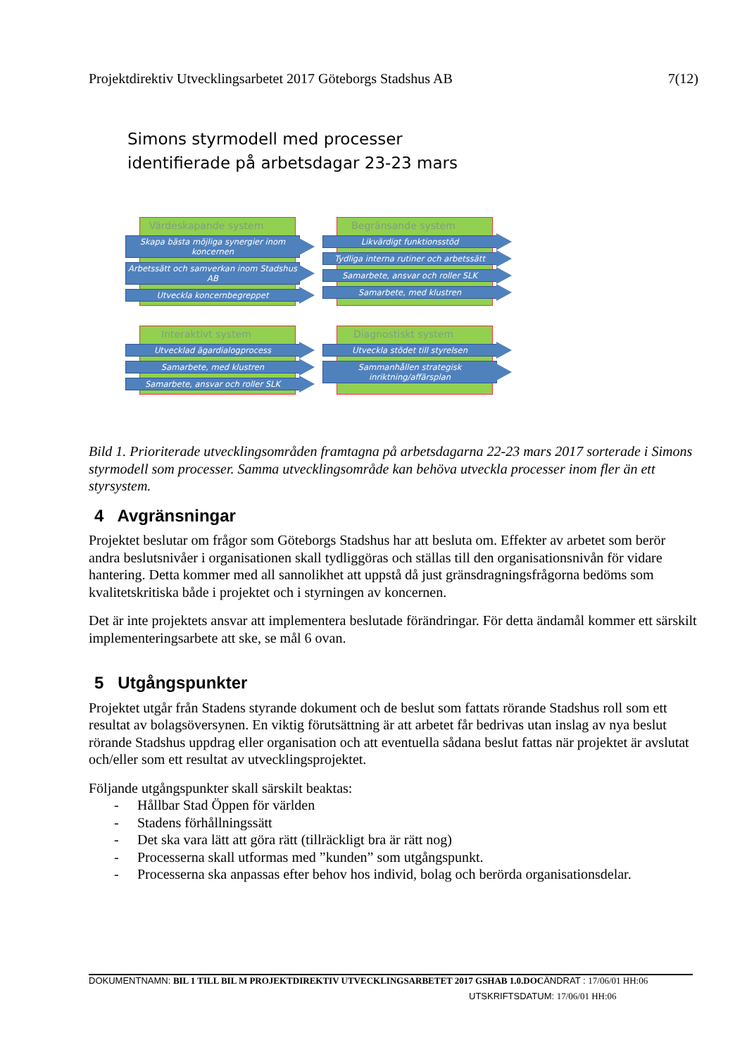Projektdirektiv Utvecklingsarbetet 2017 Göteborgs Stadshus AB 7(12)
Simons styrmodell med processer
identifierade på arbetsdagar 23-23 mars
Värdeskapande system
Skapa bästa möjliga synergier inom koncernen
Arbetssätt och samverkan inom Stadshus AB
Utveckla koncernbegreppet
Begränsande system
Likvärdigt funktionsstöd
Tydliga interna rutiner och arbetssätt
Samarbete, ansvar och roller SLK
Samarbete, med klustren
Interaktivt system
Utvecklad ägardialogprocess
Samarbete, med klustren
Samarbete, ansvar och roller SLK
Diagnostiskt system
Utveckla stödet till styrelsen
Sammanhållen strategisk inriktning/affärsplan
Bild 1. Prioriterade utvecklingsområden framtagna på arbetsdagarna 22-23 mars 2017 sorterade i Simons styrmodell som processer. Samma utvecklingsområde kan behöva utveckla processer inom fler än ett styrsystem.
4 Avgränsningar
Projektet beslutar om frågor som Göteborgs Stadshus har att besluta om. Effekter av arbetet som berör andra beslutsnivåer i organisationen skall tydliggöras och ställas till den organisationsnivån för vidare hantering. Detta kommer med all sannolikhet att uppstå då just gränsdragningsfrågorna bedöms som kvalitetskritiska både i projektet och i styrningen av koncernen.
Det är inte projektets ansvar att implementera beslutade förändringar. För detta ändamål kommer ett särskilt implementeringsarbete att ske, se mål 6 ovan.
5 Utgångspunkter
Projektet utgår från Stadens styrande dokument och de beslut som fattats rörande Stadshus roll som ett resultat av bolagsöversynen. En viktig förutsättning är att arbetet får bedrivas utan inslag av nya beslut rörande Stadshus uppdrag eller organisation och att eventuella sådana beslut fattas när projektet är avslutat och/eller som ett resultat av utvecklingsprojektet.
Följande utgångspunkter skall särskilt beaktas:
- Hållbar Stad Öppen för världen
- Stadens förhållningssätt
- Det ska vara lätt att göra rätt (tillräckligt bra är rätt nog)
- Processerna skall utformas med ”kunden” som utgångspunkt.
- Processerna ska anpassas efter behov hos individ, bolag och berörda organisationsdelar.
DOKUMENTNAMN: BIL 1 TILL BIL M PROJEKTDIREKTIV UTVECKLINGSARBETET 2017 GSHAB 1.0.DOCÄNDRAT : 17/06/01 HH:06
UTSKRIFTSDATUM: 17/06/01 HH:06